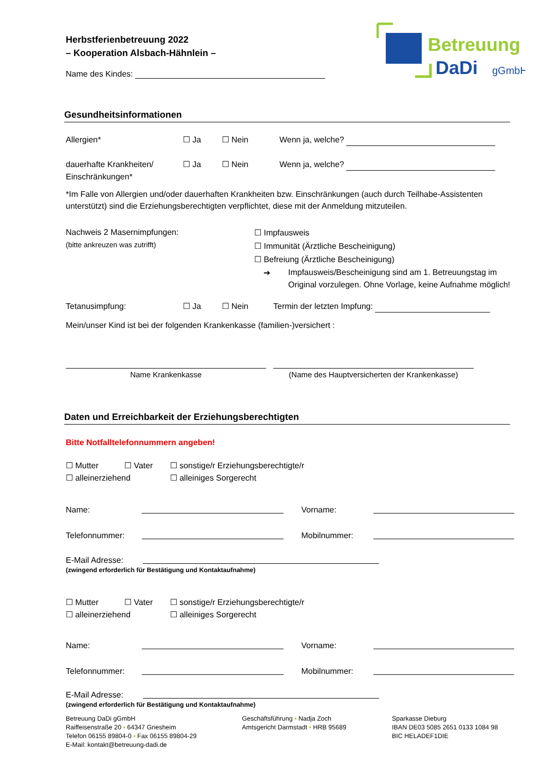Betreuung
DaDi
gGmbH
Herbstferienbetreuung 2022
– Kooperation Alsbach-Hähnlein –
Name des Kindes:
Gesundheitsinformationen
Allergien* ☐ Ja ☐ Nein Wenn ja, welche?
dauerhafte Krankheiten/
Einschränkungen* ☐ Ja ☐ Nein Wenn ja, welche?
*Im Falle von Allergien und/oder dauerhaften Krankheiten bzw. Einschränkungen (auch durch Teilhabe-Assistenten unterstützt) sind die Erziehungsberechtigten verpflichtet, diese mit der Anmeldung mitzuteilen.
Nachweis 2 Masernimpfungen:
(bitte ankreuzen was zutrifft)
☐ Impfausweis
☐ Immunität (Ärztliche Bescheinigung)
☐ Befreiung (Ärztliche Bescheinigung)
➔ Impfausweis/Bescheinigung sind am 1. Betreuungstag im Original vorzulegen. Ohne Vorlage, keine Aufnahme möglich!
Tetanusimpfung: ☐ Ja ☐ Nein Termin der letzten Impfung:
Mein/unser Kind ist bei der folgenden Krankenkasse (familien-)versichert :
Name Krankenkasse (Name des Hauptversicherten der Krankenkasse)
Daten und Erreichbarkeit der Erziehungsberechtigten
Bitte Notfalltelefonnummern angeben!
☐ Mutter ☐ Vater ☐ sonstige/r Erziehungsberechtigte/r
☐ alleinerziehend ☐ alleiniges Sorgerecht
Name: Vorname:
Telefonnummer: Mobilnummer:
E-Mail Adresse:
(zwingend erforderlich für Bestätigung und Kontaktaufnahme)
☐ Mutter ☐ Vater ☐ sonstige/r Erziehungsberechtigte/r
☐ alleinerziehend ☐ alleiniges Sorgerecht
Name: Vorname:
Telefonnummer: Mobilnummer:
E-Mail Adresse:
(zwingend erforderlich für Bestätigung und Kontaktaufnahme)
Betreuung DaDi gGmbH
Raiffeisenstraße 20 ▪ 64347 Griesheim
Telefon 06155 89804-0 ▪ Fax 06155 89804-29
E-Mail: kontakt@betreuung-dadi.de
Geschäftsführung ▪ Nadja Zoch
Amtsgericht Darmstadt ▪ HRB 95689
Sparkasse Dieburg
IBAN DE03 5085 2651 0133 1084 98
BIC HELADEF1DIE